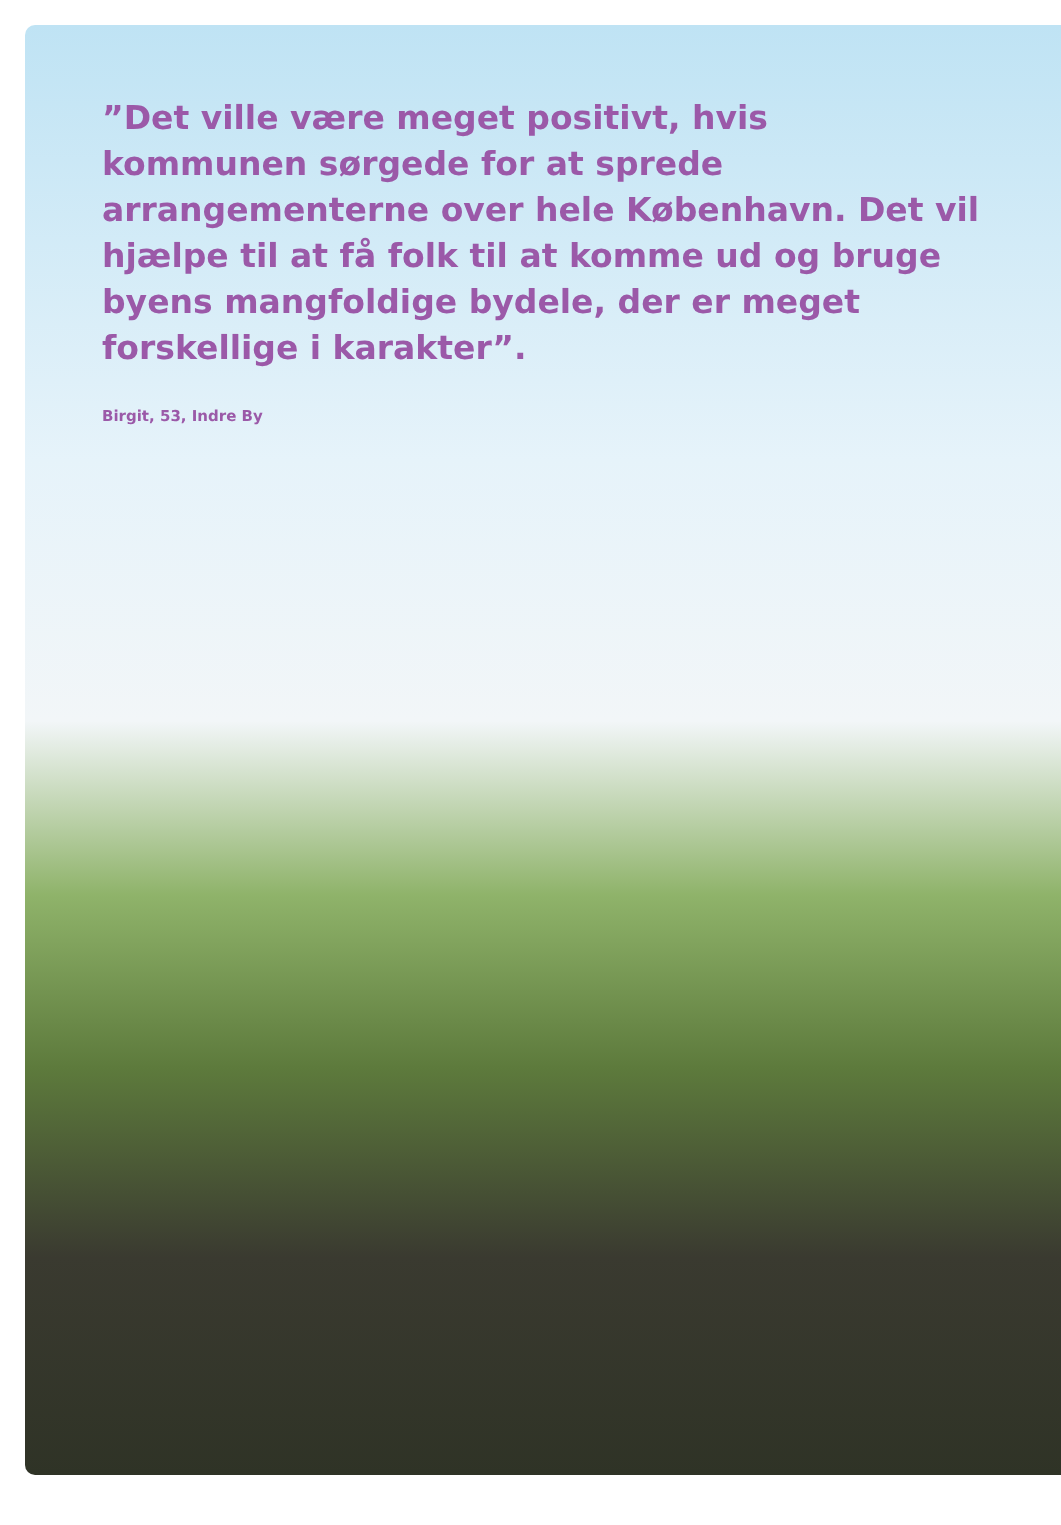”Det ville være meget positivt, hvis kommunen sørgede for at sprede arrangementerne over hele København. Det vil hjælpe til at få folk til at komme ud og bruge byens mangfoldige bydele, der er meget forskellige i karakter”.
Birgit, 53, Indre By